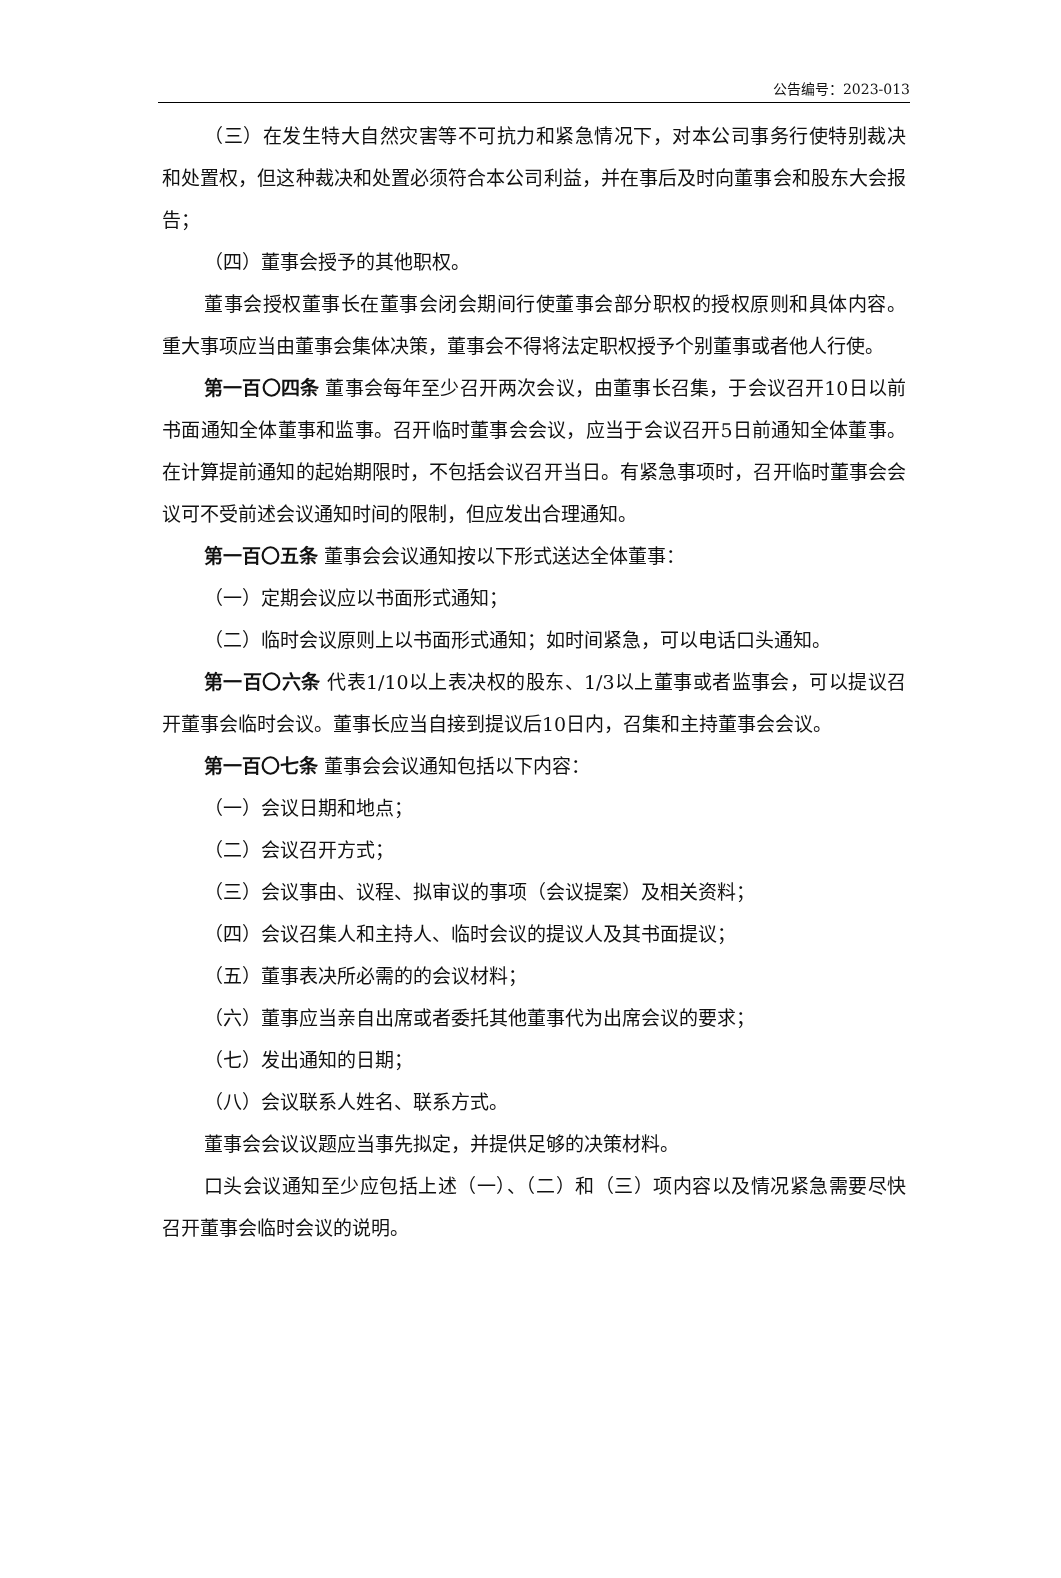公告编号：2023-013
（三）在发生特大自然灾害等不可抗力和紧急情况下，对本公司事务行使特别裁决和处置权，但这种裁决和处置必须符合本公司利益，并在事后及时向董事会和股东大会报告；
（四）董事会授予的其他职权。
董事会授权董事长在董事会闭会期间行使董事会部分职权的授权原则和具体内容。重大事项应当由董事会集体决策，董事会不得将法定职权授予个别董事或者他人行使。
第一百〇四条 董事会每年至少召开两次会议，由董事长召集，于会议召开10日以前书面通知全体董事和监事。召开临时董事会会议，应当于会议召开5日前通知全体董事。在计算提前通知的起始期限时，不包括会议召开当日。有紧急事项时，召开临时董事会会议可不受前述会议通知时间的限制，但应发出合理通知。
第一百〇五条 董事会会议通知按以下形式送达全体董事：
（一）定期会议应以书面形式通知；
（二）临时会议原则上以书面形式通知；如时间紧急，可以电话口头通知。
第一百〇六条 代表1/10以上表决权的股东、1/3以上董事或者监事会，可以提议召开董事会临时会议。董事长应当自接到提议后10日内，召集和主持董事会会议。
第一百〇七条 董事会会议通知包括以下内容：
（一）会议日期和地点；
（二）会议召开方式；
（三）会议事由、议程、拟审议的事项（会议提案）及相关资料；
（四）会议召集人和主持人、临时会议的提议人及其书面提议；
（五）董事表决所必需的的会议材料；
（六）董事应当亲自出席或者委托其他董事代为出席会议的要求；
（七）发出通知的日期；
（八）会议联系人姓名、联系方式。
董事会会议议题应当事先拟定，并提供足够的决策材料。
口头会议通知至少应包括上述（一）、（二）和（三）项内容以及情况紧急需要尽快召开董事会临时会议的说明。